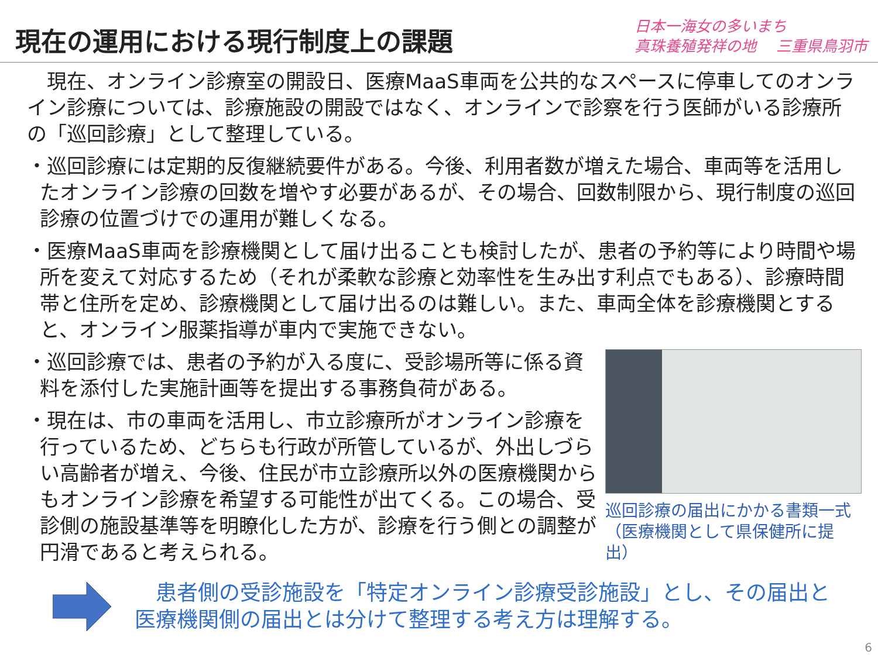現在の運用における現行制度上の課題
日本一海女の多いまち
真珠養殖発祥の地　 三重県鳥羽市
　現在、オンライン診療室の開設日、医療MaaS車両を公共的なスペースに停車してのオンライン診療については、診療施設の開設ではなく、オンラインで診察を行う医師がいる診療所の「巡回診療」として整理している。
・巡回診療には定期的反復継続要件がある。今後、利用者数が増えた場合、車両等を活用したオンライン診療の回数を増やす必要があるが、その場合、回数制限から、現行制度の巡回診療の位置づけでの運用が難しくなる。
・医療MaaS車両を診療機関として届け出ることも検討したが、患者の予約等により時間や場所を変えて対応するため（それが柔軟な診療と効率性を生み出す利点でもある）、診療時間帯と住所を定め、診療機関として届け出るのは難しい。また、車両全体を診療機関とすると、オンライン服薬指導が車内で実施できない。
・巡回診療では、患者の予約が入る度に、受診場所等に係る資料を添付した実施計画等を提出する事務負荷がある。
・現在は、市の車両を活用し、市立診療所がオンライン診療を行っているため、どちらも行政が所管しているが、外出しづらい高齢者が増え、今後、住民が市立診療所以外の医療機関からもオンライン診療を希望する可能性が出てくる。この場合、受診側の施設基準等を明瞭化した方が、診療を行う側との調整が円滑であると考えられる。
巡回診療の届出にかかる書類一式
（医療機関として県保健所に提出）
　患者側の受診施設を「特定オンライン診療受診施設」とし、その届出と
医療機関側の届出とは分けて整理する考え方は理解する。
6